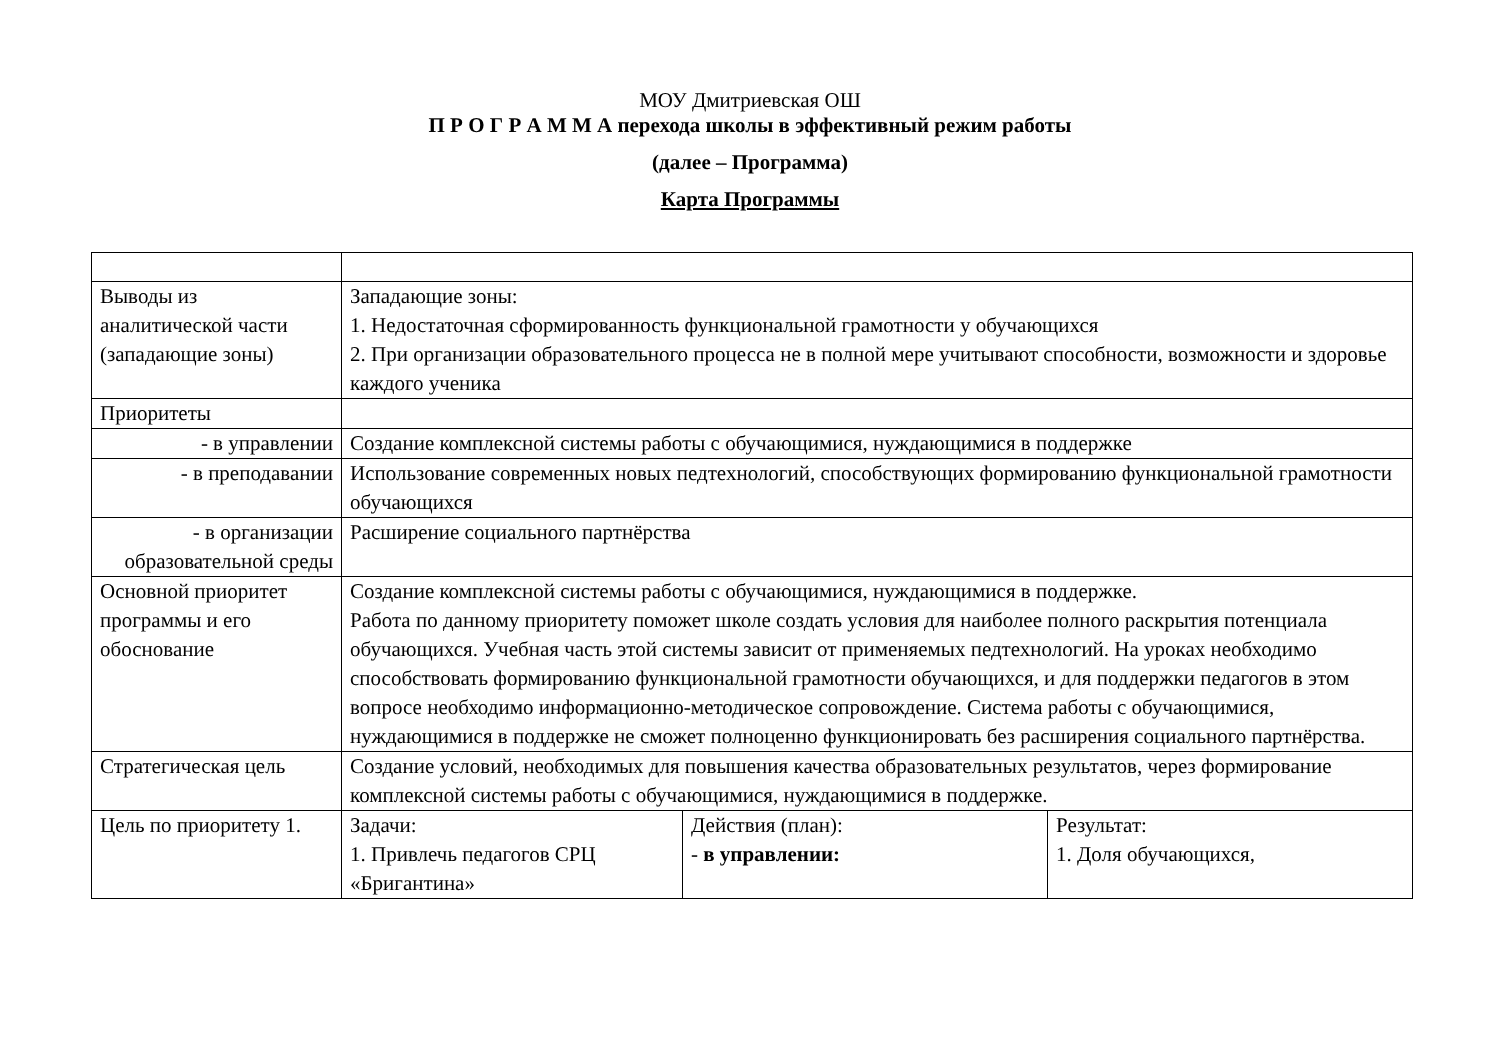МОУ Дмитриевская ОШ
П Р О Г Р А М М А перехода школы в эффективный режим работы
(далее – Программа)
Карта Программы
| Выводы из аналитической части (западающие зоны) | Западающие зоны: 1. Недостаточная сформированность функциональной грамотности у обучающихся 2. При организации образовательного процесса не в полной мере учитывают способности, возможности и здоровье каждого ученика | | |
| Приоритеты | | | |
| - в управлении | Создание комплексной системы работы с обучающимися, нуждающимися в поддержке | | |
| - в преподавании | Использование современных новых педтехнологий, способствующих формированию функциональной грамотности обучающихся | | |
| - в организации образовательной среды | Расширение социального партнёрства | | |
| Основной приоритет программы и его обоснование | Создание комплексной системы работы с обучающимися, нуждающимися в поддержке. Работа по данному приоритету поможет школе создать условия для наиболее полного раскрытия потенциала обучающихся. Учебная часть этой системы зависит от применяемых педтехнологий. На уроках необходимо способствовать формированию функциональной грамотности обучающихся, и для поддержки педагогов в этом вопросе необходимо информационно-методическое сопровождение. Система работы с обучающимися, нуждающимися в поддержке не сможет полноценно функционировать без расширения социального партнёрства. | | |
| Стратегическая цель | Создание условий, необходимых для повышения качества образовательных результатов, через формирование комплексной системы работы с обучающимися, нуждающимися в поддержке. | | |
| Цель по приоритету 1. | Задачи: 1. Привлечь педагогов СРЦ «Бригантина» | Действия (план): - в управлении: | Результат: 1. Доля обучающихся, |